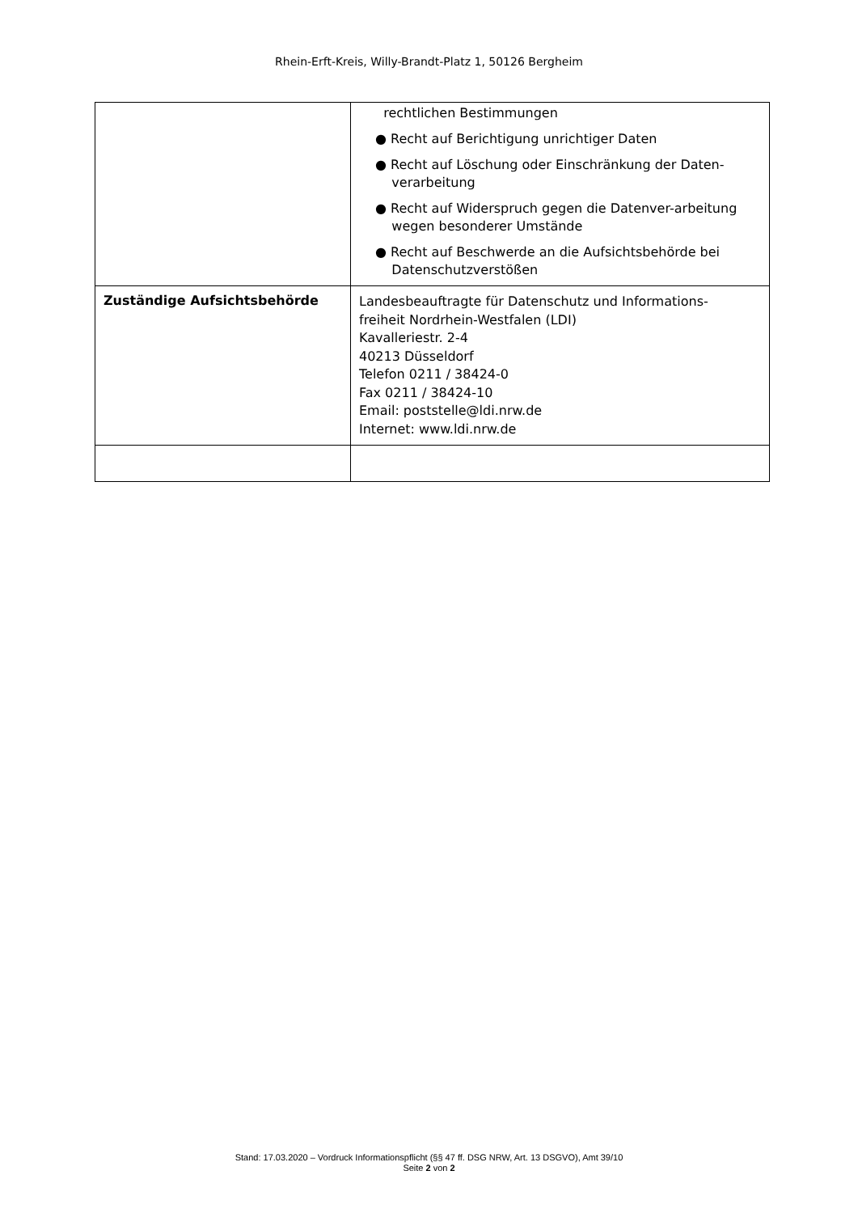Rhein-Erft-Kreis, Willy-Brandt-Platz 1, 50126 Bergheim
| | rechtlichen Bestimmungen ● Recht auf Berichtigung unrichtiger Daten ● Recht auf Löschung oder Einschränkung der Daten- verarbeitung ● Recht auf Widerspruch gegen die Datenver-arbeitung wegen besonderer Umstände ● Recht auf Beschwerde an die Aufsichtsbehörde bei Datenschutzverstößen |
| Zuständige Aufsichtsbehörde | Landesbeauftragte für Datenschutz und Informations- freiheit Nordrhein-Westfalen (LDI) Kavalleriestr. 2-4 40213 Düsseldorf Telefon 0211 / 38424-0 Fax 0211 / 38424-10 Email: poststelle@ldi.nrw.de Internet: www.ldi.nrw.de |
Stand: 17.03.2020 – Vordruck Informationspflicht (§§ 47 ff. DSG NRW, Art. 13 DSGVO), Amt 39/10
Seite 2 von 2